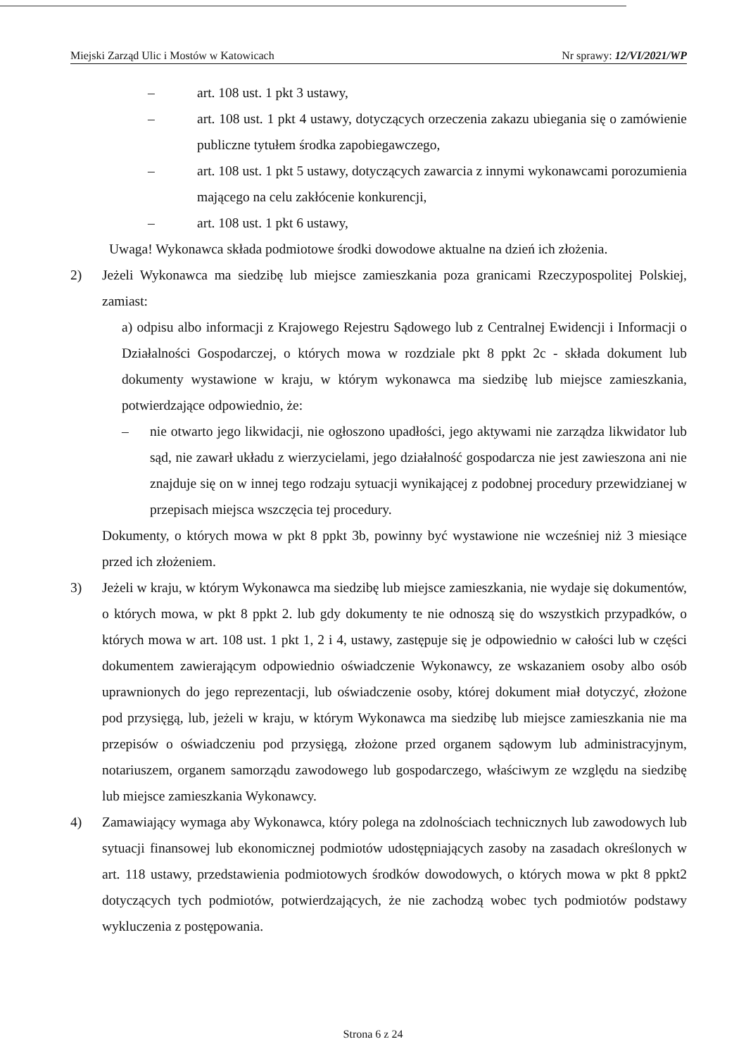Miejski Zarząd Ulic i Mostów w Katowicach Nr sprawy: 12/VI/2021/WP
– art. 108 ust. 1 pkt 3 ustawy,
– art. 108 ust. 1 pkt 4 ustawy, dotyczących orzeczenia zakazu ubiegania się o zamówienie publiczne tytułem środka zapobiegawczego,
– art. 108 ust. 1 pkt 5 ustawy, dotyczących zawarcia z innymi wykonawcami porozumienia mającego na celu zakłócenie konkurencji,
– art. 108 ust. 1 pkt 6 ustawy,
Uwaga! Wykonawca składa podmiotowe środki dowodowe aktualne na dzień ich złożenia.
2) Jeżeli Wykonawca ma siedzibę lub miejsce zamieszkania poza granicami Rzeczypospolitej Polskiej, zamiast:
a) odpisu albo informacji z Krajowego Rejestru Sądowego lub z Centralnej Ewidencji i Informacji o Działalności Gospodarczej, o których mowa w rozdziale pkt 8 ppkt 2c - składa dokument lub dokumenty wystawione w kraju, w którym wykonawca ma siedzibę lub miejsce zamieszkania, potwierdzające odpowiednio, że:
– nie otwarto jego likwidacji, nie ogłoszono upadłości, jego aktywami nie zarządza likwidator lub sąd, nie zawarł układu z wierzycielami, jego działalność gospodarcza nie jest zawieszona ani nie znajduje się on w innej tego rodzaju sytuacji wynikającej z podobnej procedury przewidzianej w przepisach miejsca wszczęcia tej procedury.
Dokumenty, o których mowa w pkt 8 ppkt 3b, powinny być wystawione nie wcześniej niż 3 miesiące przed ich złożeniem.
3) Jeżeli w kraju, w którym Wykonawca ma siedzibę lub miejsce zamieszkania, nie wydaje się dokumentów, o których mowa, w pkt 8 ppkt 2. lub gdy dokumenty te nie odnoszą się do wszystkich przypadków, o których mowa w art. 108 ust. 1 pkt 1, 2 i 4, ustawy, zastępuje się je odpowiednio w całości lub w części dokumentem zawierającym odpowiednio oświadczenie Wykonawcy, ze wskazaniem osoby albo osób uprawnionych do jego reprezentacji, lub oświadczenie osoby, której dokument miał dotyczyć, złożone pod przysięgą, lub, jeżeli w kraju, w którym Wykonawca ma siedzibę lub miejsce zamieszkania nie ma przepisów o oświadczeniu pod przysięgą, złożone przed organem sądowym lub administracyjnym, notariuszem, organem samorządu zawodowego lub gospodarczego, właściwym ze względu na siedzibę lub miejsce zamieszkania Wykonawcy.
4) Zamawiający wymaga aby Wykonawca, który polega na zdolnościach technicznych lub zawodowych lub sytuacji finansowej lub ekonomicznej podmiotów udostępniających zasoby na zasadach określonych w art. 118 ustawy, przedstawienia podmiotowych środków dowodowych, o których mowa w pkt 8 ppkt2 dotyczących tych podmiotów, potwierdzających, że nie zachodzą wobec tych podmiotów podstawy wykluczenia z postępowania.
Strona 6 z 24